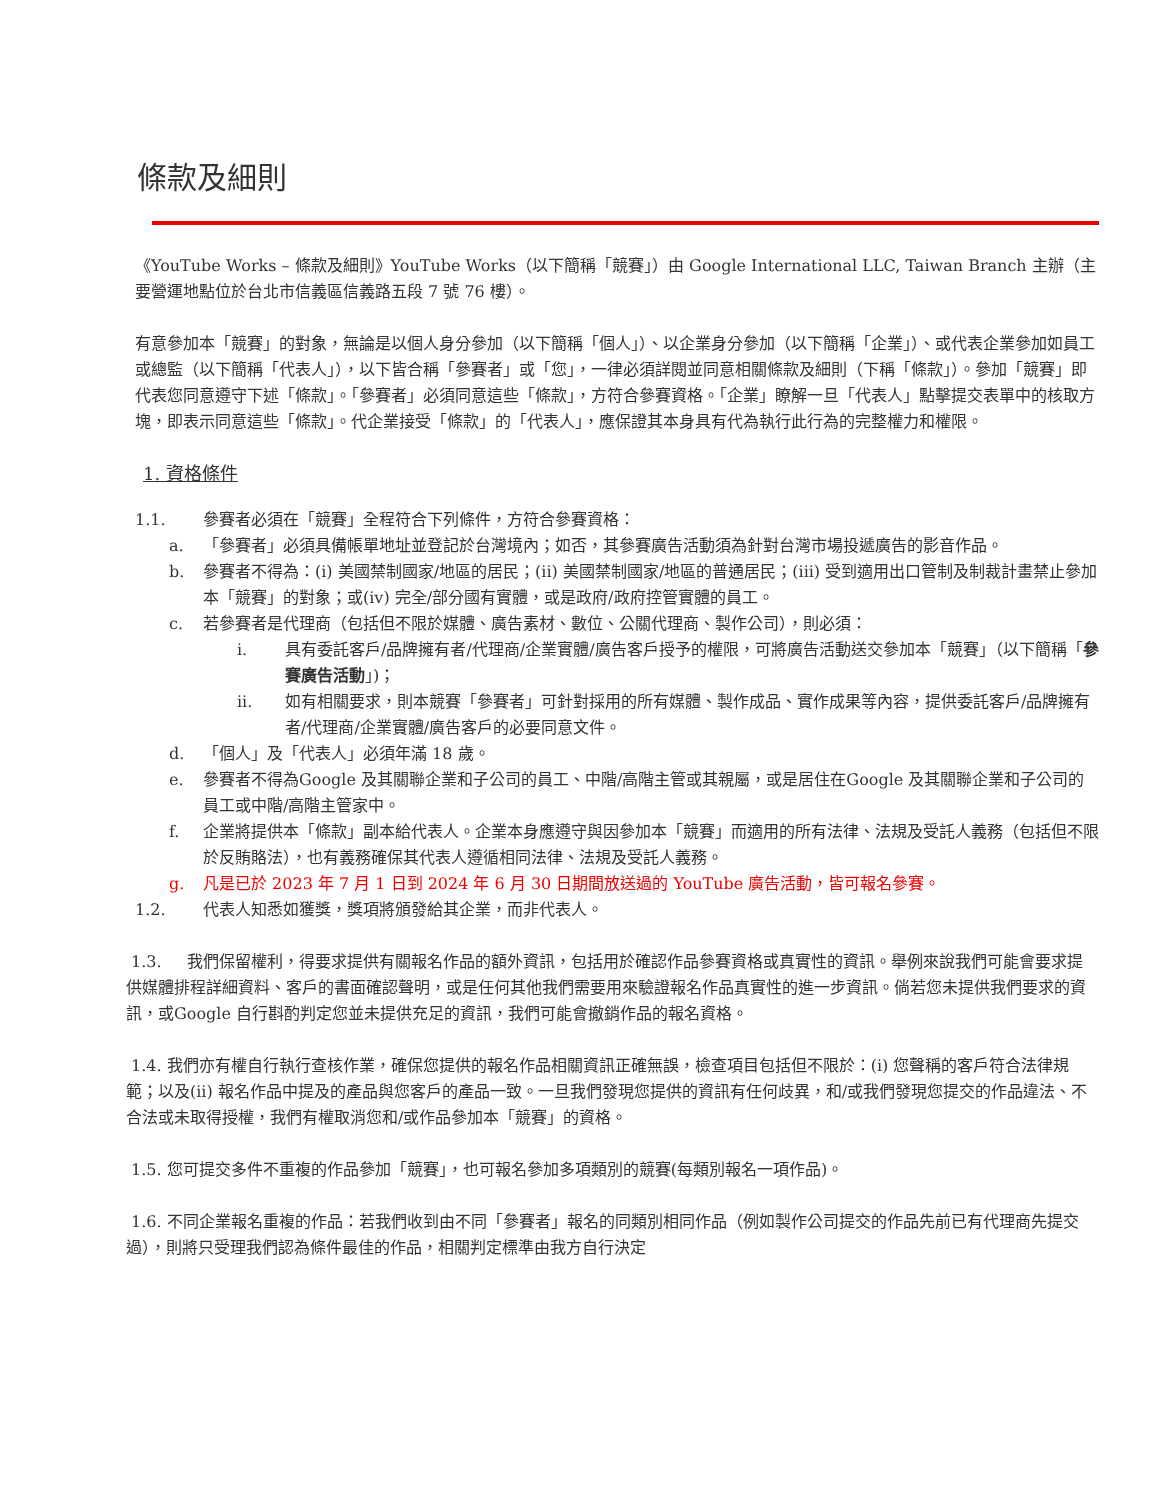條款及細則
《YouTube Works – 條款及細則》YouTube Works（以下簡稱「競賽」）由 Google International LLC, Taiwan Branch 主辦（主要營運地點位於台北市信義區信義路五段 7 號 76 樓）。
有意參加本「競賽」的對象，無論是以個人身分參加（以下簡稱「個人」）、以企業身分參加（以下簡稱「企業」）、或代表企業參加如員工或總監（以下簡稱「代表人」），以下皆合稱「參賽者」或「您」，一律必須詳閱並同意相關條款及細則（下稱「條款」）。參加「競賽」即代表您同意遵守下述「條款」。「參賽者」必須同意這些「條款」，方符合參賽資格。「企業」瞭解一旦「代表人」點擊提交表單中的核取方塊，即表示同意這些「條款」。代企業接受「條款」的「代表人」，應保證其本身具有代為執行此行為的完整權力和權限。
1. 資格條件
1.1. 參賽者必須在「競賽」全程符合下列條件，方符合參賽資格：
a. 「參賽者」必須具備帳單地址並登記於台灣境內；如否，其參賽廣告活動須為針對台灣市場投遞廣告的影音作品。
b. 參賽者不得為：(i) 美國禁制國家/地區的居民；(ii) 美國禁制國家/地區的普通居民；(iii) 受到適用出口管制及制裁計畫禁止參加本「競賽」的對象；或(iv) 完全/部分國有實體，或是政府/政府控管實體的員工。
c. 若參賽者是代理商（包括但不限於媒體、廣告素材、數位、公關代理商、製作公司），則必須：
i. 具有委託客戶/品牌擁有者/代理商/企業實體/廣告客戶授予的權限，可將廣告活動送交參加本「競賽」（以下簡稱「參賽廣告活動」)；
ii. 如有相關要求，則本競賽「參賽者」可針對採用的所有媒體、製作成品、實作成果等內容，提供委託客戶/品牌擁有者/代理商/企業實體/廣告客戶的必要同意文件。
d. 「個人」及「代表人」必須年滿 18 歲。
e. 參賽者不得為Google 及其關聯企業和子公司的員工、中階/高階主管或其親屬，或是居住在Google 及其關聯企業和子公司的員工或中階/高階主管家中。
f. 企業將提供本「條款」副本給代表人。企業本身應遵守與因參加本「競賽」而適用的所有法律、法規及受託人義務（包括但不限於反賄賂法），也有義務確保其代表人遵循相同法律、法規及受託人義務。
g. 凡是已於 2023 年 7 月 1 日到 2024 年 6 月 30 日期間放送過的 YouTube 廣告活動，皆可報名參賽。
1.2. 代表人知悉如獲獎，獎項將頒發給其企業，而非代表人。
1.3. 我們保留權利，得要求提供有關報名作品的額外資訊，包括用於確認作品參賽資格或真實性的資訊。舉例來說我們可能會要求提供媒體排程詳細資料、客戶的書面確認聲明，或是任何其他我們需要用來驗證報名作品真實性的進一步資訊。倘若您未提供我們要求的資訊，或Google 自行斟酌判定您並未提供充足的資訊，我們可能會撤銷作品的報名資格。
1.4. 我們亦有權自行執行查核作業，確保您提供的報名作品相關資訊正確無誤，檢查項目包括但不限於：(i) 您聲稱的客戶符合法律規範；以及(ii) 報名作品中提及的產品與您客戶的產品一致。一旦我們發現您提供的資訊有任何歧異，和/或我們發現您提交的作品違法、不合法或未取得授權，我們有權取消您和/或作品參加本「競賽」的資格。
1.5. 您可提交多件不重複的作品參加「競賽」，也可報名參加多項類別的競賽(每類別報名一項作品)。
1.6. 不同企業報名重複的作品：若我們收到由不同「參賽者」報名的同類別相同作品（例如製作公司提交的作品先前已有代理商先提交過），則將只受理我們認為條件最佳的作品，相關判定標準由我方自行決定